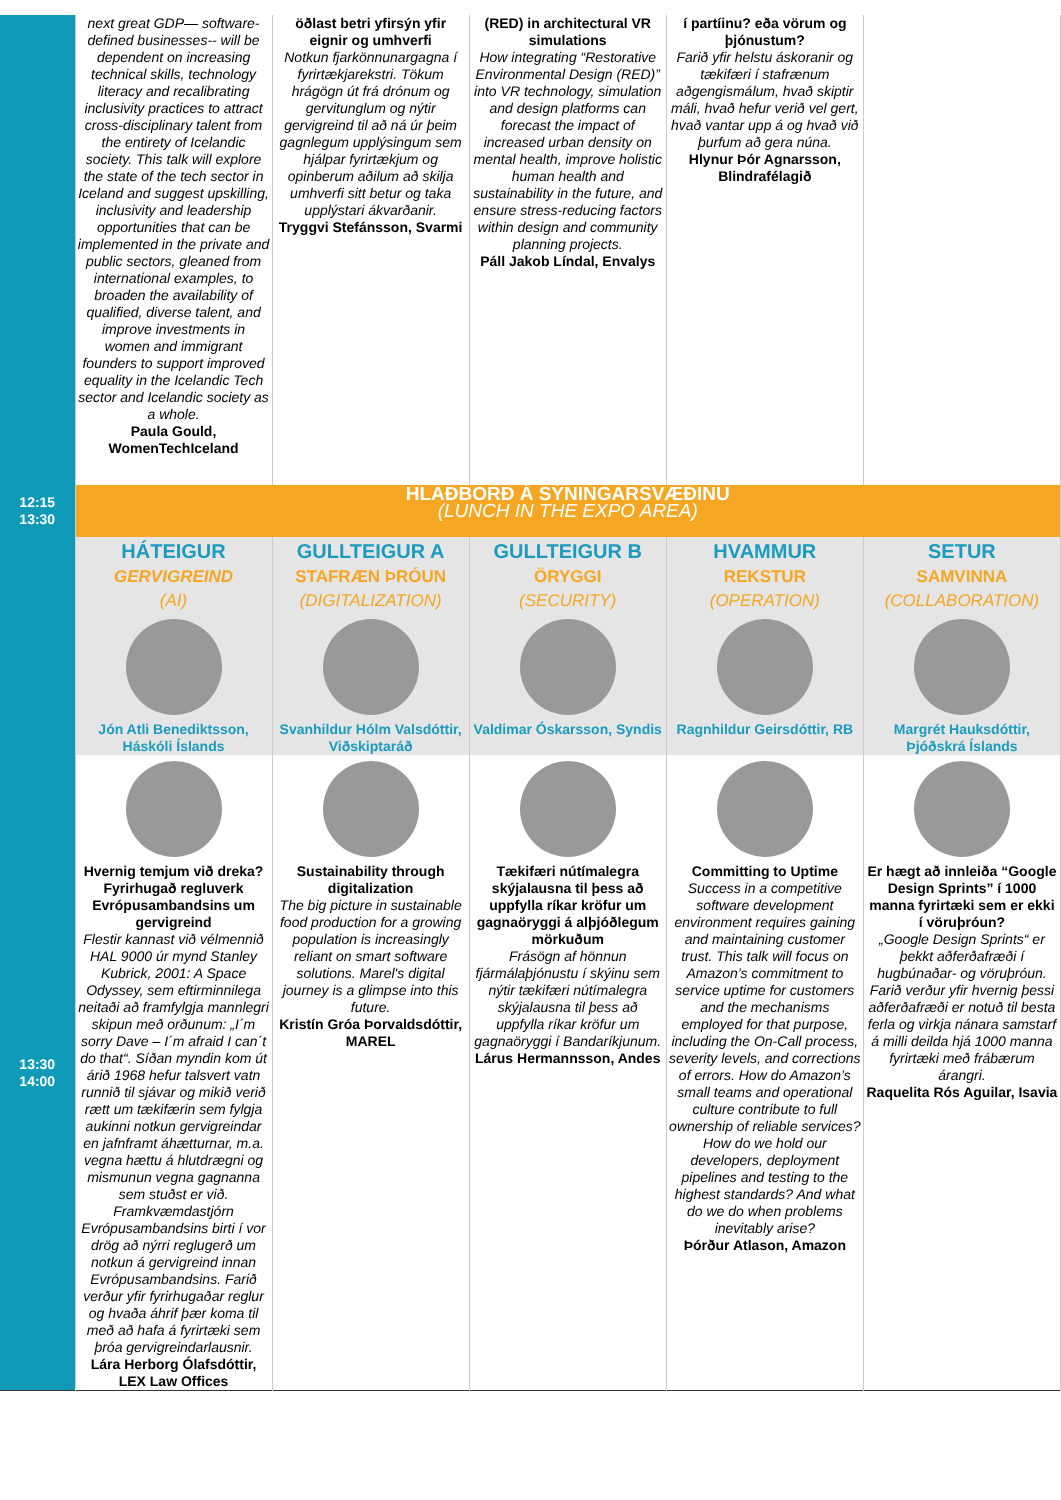| | next great GDP— software-defined businesses-- will be dependent on increasing technical skills, technology literacy and recalibrating inclusivity practices to attract cross-disciplinary talent from the entirety of Icelandic society. This talk will explore the state of the tech sector in Iceland and suggest upskilling, inclusivity and leadership opportunities that can be implemented in the private and public sectors, gleaned from international examples, to broaden the availability of qualified, diverse talent, and improve investments in women and immigrant founders to support improved equality in the Icelandic Tech sector and Icelandic society as a whole. Paula Gould, WomenTechIceland | öðlast betri yfirsýn yfir eignir og umhverfi Notkun fjarkönnunargagna í fyrirtækjarekstri. Tökum hrágögn út frá drónum og gervitunglum og nýtir gervigreind til að ná úr þeim gagnlegum upplýsingum sem hjálpar fyrirtækjum og opinberum aðilum að skilja umhverfi sitt betur og taka upplýstari ákvarðanir. Tryggvi Stefánsson, Svarmi | (RED) in architectural VR simulations How integrating “Restorative Environmental Design (RED)” into VR technology, simulation and design platforms can forecast the impact of increased urban density on mental health, improve holistic human health and sustainability in the future, and ensure stress-reducing factors within design and community planning projects. Páll Jakob Líndal, Envalys | í partíinu? eða vörum og þjónustum? Farið yfir helstu áskoranir og tækifæri í stafrænum aðgengismálum, hvað skiptir máli, hvað hefur verið vel gert, hvað vantar upp á og hvað við þurfum að gera núna. Hlynur Þór Agnarsson, Blindrafélagið | |
| 12:15 13:30 | HLAÐBORÐ Á SÝNINGARSVÆÐINU (LUNCH IN THE EXPO AREA) | | | | |
| | HÁTEIGUR GERVIGREIND (AI) Jón Atli Benediktsson, Háskóli Íslands | GULLTEIGUR A STAFRÆN ÞRÓUN (DIGITALIZATION) Svanhildur Hólm Valsdóttir, Viðskiptaráð | GULLTEIGUR B ÖRYGGI (SECURITY) Valdimar Óskarsson, Syndis | HVAMMUR REKSTUR (OPERATION) Ragnhildur Geirsdóttir, RB | SETUR SAMVINNA (COLLABORATION) Margrét Hauksdóttir, Þjóðskrá Íslands |
| 13:30 14:00 | Hvernig temjum við dreka? Fyrirhugað regluverk Evrópusambandsins um gervigreind Flestir kannast við vélmennið HAL 9000 úr mynd Stanley Kubrick, 2001: A Space Odyssey, sem eftirminnilega neitaði að framfylgja mannlegri skipun með orðunum: „I´m sorry Dave – I´m afraid I can´t do that“. Síðan myndin kom út árið 1968 hefur talsvert vatn runnið til sjávar og mikið verið rætt um tækifærin sem fylgja aukinni notkun gervigreindar en jafnframt áhætturnar, m.a. vegna hættu á hlutdrægni og mismunun vegna gagnanna sem stuðst er við. Framkvæmdastjórn Evrópusambandsins birti í vor drög að nýrri reglugerð um notkun á gervigreind innan Evrópusambandsins. Farið verður yfir fyrirhugaðar reglur og hvaða áhrif þær koma til með að hafa á fyrirtæki sem þróa gervigreindarlausnir. Lára Herborg Ólafsdóttir, LEX Law Offices | Sustainability through digitalization The big picture in sustainable food production for a growing population is increasingly reliant on smart software solutions. Marel's digital journey is a glimpse into this future. Kristín Gróa Þorvaldsdóttir, MAREL | Tækifæri nútímalegra skýjalausna til þess að uppfylla ríkar kröfur um gagnaöryggi á alþjóðlegum mörkuðum Frásögn af hönnun fjármálaþjónustu í skýinu sem nýtir tækifæri nútímalegra skýjalausna til þess að uppfylla ríkar kröfur um gagnaöryggi í Bandaríkjunum. Lárus Hermannsson, Andes | Committing to Uptime Success in a competitive software development environment requires gaining and maintaining customer trust. This talk will focus on Amazon’s commitment to service uptime for customers and the mechanisms employed for that purpose, including the On-Call process, severity levels, and corrections of errors. How do Amazon’s small teams and operational culture contribute to full ownership of reliable services? How do we hold our developers, deployment pipelines and testing to the highest standards? And what do we do when problems inevitably arise? Þórður Atlason, Amazon | Er hægt að innleiða “Google Design Sprints” í 1000 manna fyrirtæki sem er ekki í vöruþróun? „Google Design Sprints“ er þekkt aðferðafræði í hugbúnaðar- og vöruþróun. Farið verður yfir hvernig þessi aðferðafræði er notuð til besta ferla og virkja nánara samstarf á milli deilda hjá 1000 manna fyrirtæki með frábærum árangri. Raquelita Rós Aguilar, Isavia |